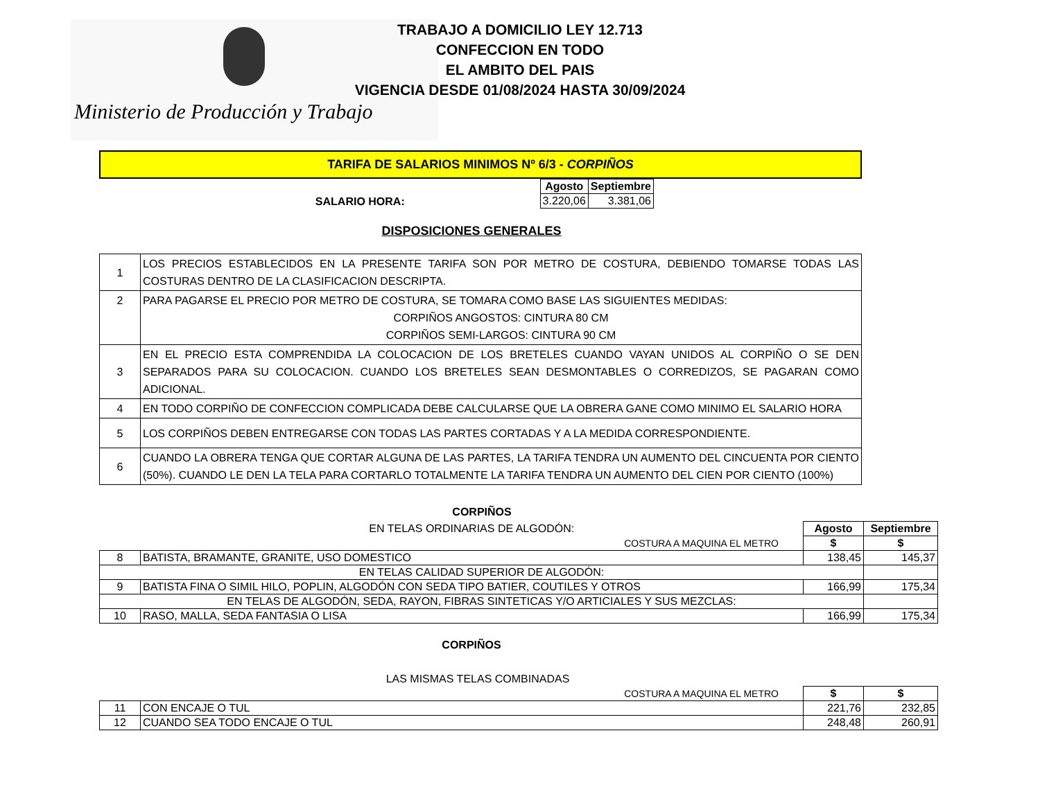Ministerio de Producción y Trabajo
TRABAJO A DOMICILIO LEY 12.713
CONFECCION EN TODO
EL AMBITO DEL PAIS
VIGENCIA DESDE 01/08/2024 HASTA 30/09/2024
TARIFA DE SALARIOS MINIMOS Nº 6/3 - CORPIÑOS
| SALARIO HORA: | Agosto | Septiembre |
| | 3.220,06 | 3.381,06 |
DISPOSICIONES GENERALES
| 1 | LOS PRECIOS ESTABLECIDOS EN LA PRESENTE TARIFA SON POR METRO DE COSTURA, DEBIENDO TOMARSE TODAS LAS COSTURAS DENTRO DE LA CLASIFICACION DESCRIPTA. |
| 2 | PARA PAGARSE EL PRECIO POR METRO DE COSTURA, SE TOMARA COMO BASE LAS SIGUIENTES MEDIDAS: CORPIÑOS ANGOSTOS: CINTURA 80 CM CORPIÑOS SEMI-LARGOS: CINTURA 90 CM |
| 3 | EN EL PRECIO ESTA COMPRENDIDA LA COLOCACION DE LOS BRETELES CUANDO VAYAN UNIDOS AL CORPIÑO O SE DEN SEPARADOS PARA SU COLOCACION. CUANDO LOS BRETELES SEAN DESMONTABLES O CORREDIZOS, SE PAGARAN COMO ADICIONAL. |
| 4 | EN TODO CORPIÑO DE CONFECCION COMPLICADA DEBE CALCULARSE QUE LA OBRERA GANE COMO MINIMO EL SALARIO HORA |
| 5 | LOS CORPIÑOS DEBEN ENTREGARSE CON TODAS LAS PARTES CORTADAS Y A LA MEDIDA CORRESPONDIENTE. |
| 6 | CUANDO LA OBRERA TENGA QUE CORTAR ALGUNA DE LAS PARTES, LA TARIFA TENDRA UN AUMENTO DEL CINCUENTA POR CIENTO (50%). CUANDO LE DEN LA TELA PARA CORTARLO TOTALMENTE LA TARIFA TENDRA UN AUMENTO DEL CIEN POR CIENTO (100%) |
CORPIÑOS
| | EN TELAS ORDINARIAS DE ALGODÓN: | Agosto | Septiembre |
| | COSTURA A MAQUINA EL METRO | $ | $ |
| 8 | BATISTA, BRAMANTE, GRANITE, USO DOMESTICO | 138,45 | 145,37 |
| EN TELAS CALIDAD SUPERIOR DE ALGODÓN: | | | |
| 9 | BATISTA FINA O SIMIL HILO, POPLIN, ALGODÓN CON SEDA TIPO BATIER, COUTILES Y OTROS | 166,99 | 175,34 |
| EN TELAS DE ALGODÓN, SEDA, RAYON, FIBRAS SINTETICAS Y/O ARTICIALES Y SUS MEZCLAS: | | | |
| 10 | RASO, MALLA, SEDA FANTASIA O LISA | 166,99 | 175,34 |
CORPIÑOS
| | LAS MISMAS TELAS COMBINADAS | | |
| | COSTURA A MAQUINA EL METRO | $ | $ |
| 11 | CON ENCAJE O TUL | 221,76 | 232,85 |
| 12 | CUANDO SEA TODO ENCAJE O TUL | 248,48 | 260,91 |